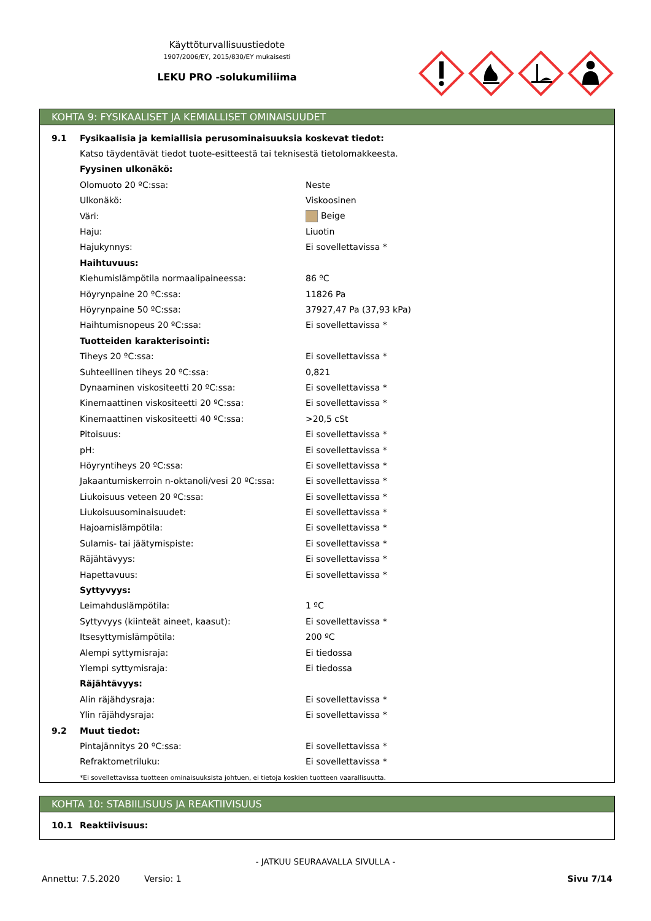Käyttöturvallisuustiedote
1907/2006/EY, 2015/830/EY mukaisesti
LEKU PRO -solukumiliima
KOHTA 9: FYSIKAALISET JA KEMIALLISET OMINAISUUDET
| 9.1 | Fysikaalisia ja kemiallisia perusominaisuuksia koskevat tiedot: | |
| | Katso täydentävät tiedot tuote-esitteestä tai teknisestä tietolomakkeesta. | |
| | Fyysinen ulkonäkö: | |
| | Olomuoto 20 ºC:ssa: | Neste |
| | Ulkonäkö: | Viskoosinen |
| | Väri: | Beige |
| | Haju: | Liuotin |
| | Hajukynnys: | Ei sovellettavissa * |
| | Haihtuvuus: | |
| | Kiehumislämpötila normaalipaineessa: | 86 ºC |
| | Höyrynpaine 20 ºC:ssa: | 11826 Pa |
| | Höyrynpaine 50 ºC:ssa: | 37927,47 Pa (37,93 kPa) |
| | Haihtumisnopeus 20 ºC:ssa: | Ei sovellettavissa * |
| | Tuotteiden karakterisointi: | |
| | Tiheys 20 ºC:ssa: | Ei sovellettavissa * |
| | Suhteellinen tiheys 20 ºC:ssa: | 0,821 |
| | Dynaaminen viskositeetti 20 ºC:ssa: | Ei sovellettavissa * |
| | Kinemaattinen viskositeetti 20 ºC:ssa: | Ei sovellettavissa * |
| | Kinemaattinen viskositeetti 40 ºC:ssa: | >20,5 cSt |
| | Pitoisuus: | Ei sovellettavissa * |
| | pH: | Ei sovellettavissa * |
| | Höyryntiheys 20 ºC:ssa: | Ei sovellettavissa * |
| | Jakaantumiskerroin n-oktanoli/vesi 20 ºC:ssa: | Ei sovellettavissa * |
| | Liukoisuus veteen 20 ºC:ssa: | Ei sovellettavissa * |
| | Liukoisuusominaisuudet: | Ei sovellettavissa * |
| | Hajoamislämpötila: | Ei sovellettavissa * |
| | Sulamis- tai jäätymispiste: | Ei sovellettavissa * |
| | Räjähtävyys: | Ei sovellettavissa * |
| | Hapettavuus: | Ei sovellettavissa * |
| | Syttyvyys: | |
| | Leimahduslämpötila: | 1 ºC |
| | Syttyvyys (kiinteät aineet, kaasut): | Ei sovellettavissa * |
| | Itsesyttymislämpötila: | 200 ºC |
| | Alempi syttymisraja: | Ei tiedossa |
| | Ylempi syttymisraja: | Ei tiedossa |
| | Räjähtävyys: | |
| | Alin räjähdysraja: | Ei sovellettavissa * |
| | Ylin räjähdysraja: | Ei sovellettavissa * |
| 9.2 | Muut tiedot: | |
| | Pintajännitys 20 ºC:ssa: | Ei sovellettavissa * |
| | Refraktometriluku: | Ei sovellettavissa * |
| | *Ei sovellettavissa tuotteen ominaisuuksista johtuen, ei tietoja koskien tuotteen vaarallisuutta. | |
KOHTA 10: STABIILISUUS JA REAKTIIVISUUS
| 10.1 | Reaktiivisuus: |
- JATKUU SEURAAVALLA SIVULLA -
Annettu: 7.5.2020 Versio: 1 Sivu 7/14